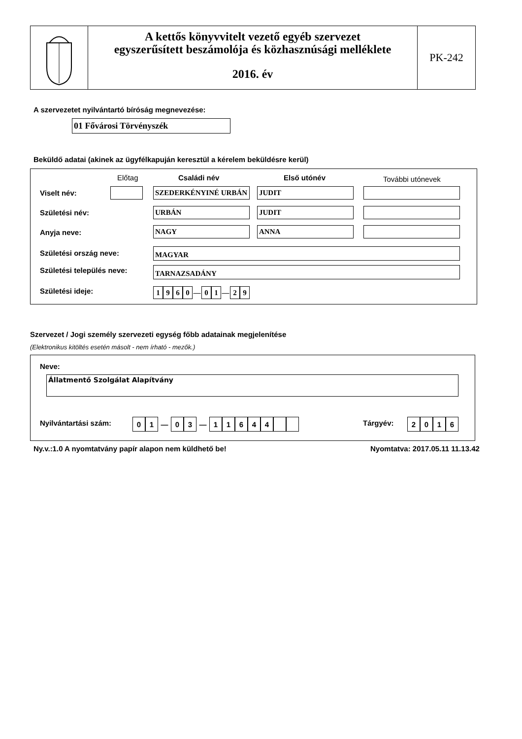A kettős könyvvitelt vezető egyéb szervezet
egyszerűsített beszámolója és közhasznúsági melléklete
2016. év
PK-242
A szervezetet nyilvántartó bíróság megnevezése:
01 Fővárosi Törvényszék
Beküldő adatai (akinek az ügyfélkapuján keresztül a kérelem beküldésre kerül)
Előtag Családi név Első utónév További utónevek
Viselt név: SZEDERKÉNYINÉ URBÁN JUDIT
Születési név: URBÁN JUDIT
Anyja neve: NAGY ANNA
Születési ország neve: MAGYAR
Születési település neve: TARNAZSADÁNY
Születési ideje: 1960 — 01 — 29
Szervezet / Jogi személy szervezeti egység főbb adatainak megjelenítése
(Elektronikus kitöltés esetén másolt - nem írható - mezők.)
Neve:
Állatmentő Szolgálat Alapítvány
Nyilvántartási szám: 01 — 03 — 11644 Tárgyév: 2016
Ny.v.:1.0 A nyomtatvány papír alapon nem küldhető be!
Nyomtatva: 2017.05.11 11.13.42